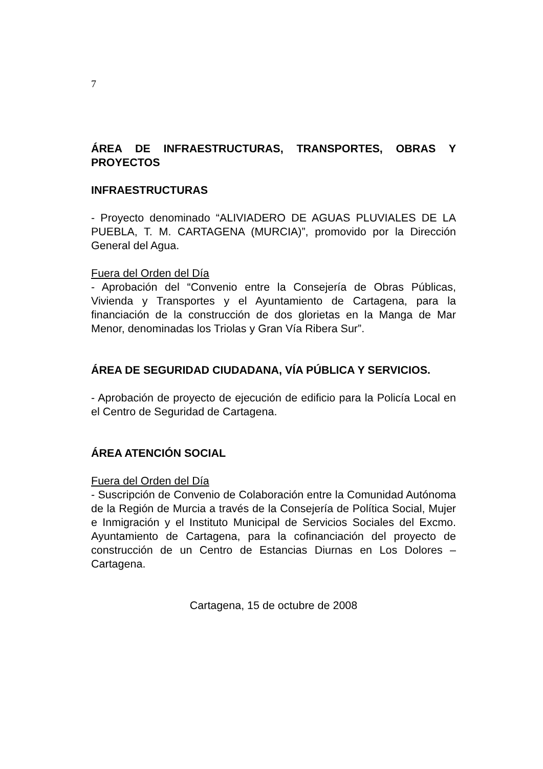7
ÁREA DE INFRAESTRUCTURAS, TRANSPORTES, OBRAS Y PROYECTOS
INFRAESTRUCTURAS
- Proyecto denominado “ALIVIADERO DE AGUAS PLUVIALES DE LA PUEBLA, T. M. CARTAGENA (MURCIA)”, promovido por la Dirección General del Agua.
Fuera del Orden del Día
- Aprobación del “Convenio entre la Consejería de Obras Públicas, Vivienda y Transportes y el Ayuntamiento de Cartagena, para la financiación de la construcción de dos glorietas en la Manga de Mar Menor, denominadas los Triolas y Gran Vía Ribera Sur”.
ÁREA DE SEGURIDAD CIUDADANA, VÍA PÚBLICA Y SERVICIOS.
- Aprobación de proyecto de ejecución de edificio para la Policía Local en el Centro de Seguridad de Cartagena.
ÁREA ATENCIÓN SOCIAL
Fuera del Orden del Día
- Suscripción de Convenio de Colaboración entre la Comunidad Autónoma de la Región de Murcia a través de la Consejería de Política Social, Mujer e Inmigración y el Instituto Municipal de Servicios Sociales del Excmo. Ayuntamiento de Cartagena, para la cofinanciación del proyecto de construcción de un Centro de Estancias Diurnas en Los Dolores – Cartagena.
Cartagena, 15 de octubre de 2008